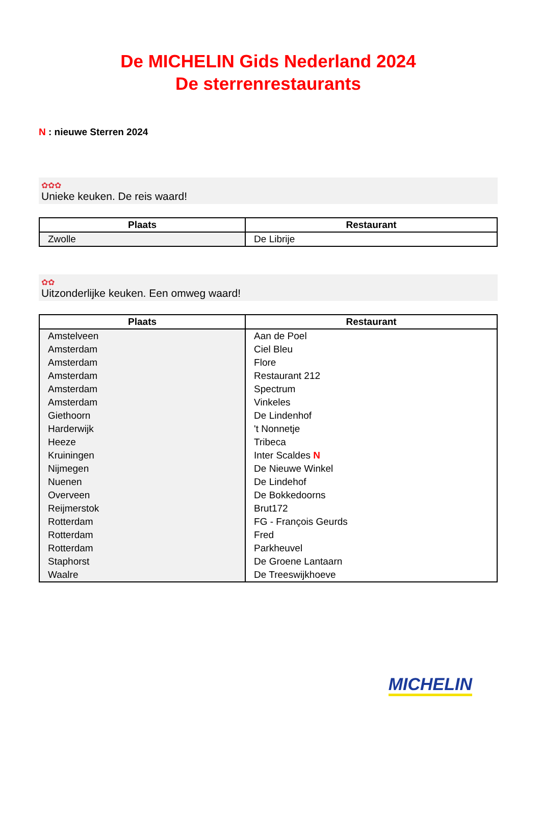De MICHELIN Gids Nederland 2024
De sterrenrestaurants
N : nieuwe Sterren 2024
✿✿✿
Unieke keuken. De reis waard!
| Plaats | Restaurant |
| --- | --- |
| Zwolle | De Librije |
✿✿
Uitzonderlijke keuken. Een omweg waard!
| Plaats | Restaurant |
| --- | --- |
| Amstelveen | Aan de Poel |
| Amsterdam | Ciel Bleu |
| Amsterdam | Flore |
| Amsterdam | Restaurant 212 |
| Amsterdam | Spectrum |
| Amsterdam | Vinkeles |
| Giethoorn | De Lindenhof |
| Harderwijk | 't Nonnetje |
| Heeze | Tribeca |
| Kruiningen | Inter Scaldes N |
| Nijmegen | De Nieuwe Winkel |
| Nuenen | De Lindehof |
| Overveen | De Bokkedoorns |
| Reijmerstok | Brut172 |
| Rotterdam | FG - François Geurds |
| Rotterdam | Fred |
| Rotterdam | Parkheuvel |
| Staphorst | De Groene Lantaarn |
| Waalre | De Treeswijkhoeve |
MICHELIN